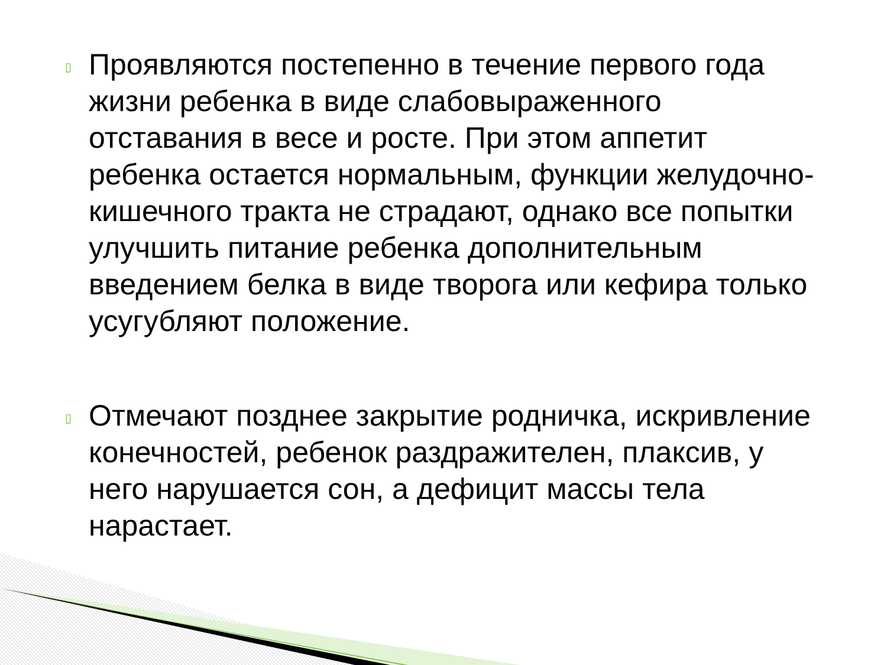▯ Проявляются постепенно в течение первого года жизни ребенка в виде слабовыраженного отставания в весе и росте. При этом аппетит ребенка остается нормальным, функции желудочно-кишечного тракта не страдают, однако все попытки улучшить питание ребенка дополнительным введением белка в виде творога или кефира только усугубляют положение.
▯ Отмечают позднее закрытие родничка, искривление конечностей, ребенок раздражителен, плаксив, у него нарушается сон, а дефицит массы тела нарастает.